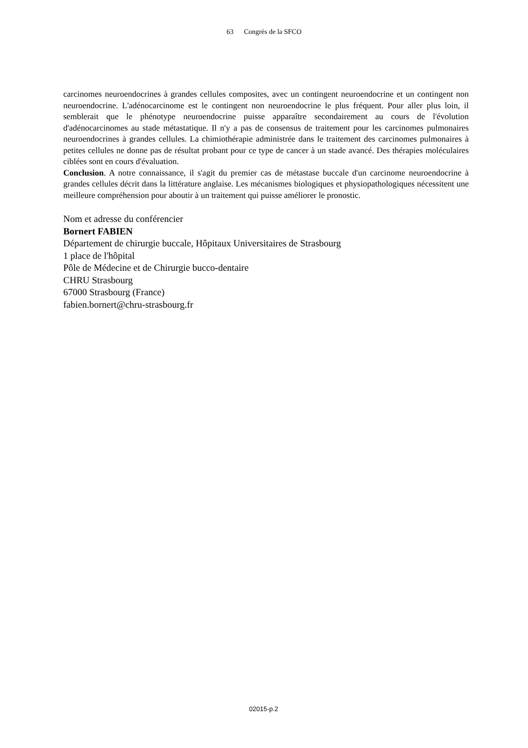63 Congrès de la SFCO
carcinomes neuroendocrines à grandes cellules composites, avec un contingent neuroendocrine et un contingent non neuroendocrine. L'adénocarcinome est le contingent non neuroendocrine le plus fréquent. Pour aller plus loin, il semblerait que le phénotype neuroendocrine puisse apparaître secondairement au cours de l'évolution d'adénocarcinomes au stade métastatique. Il n'y a pas de consensus de traitement pour les carcinomes pulmonaires neuroendocrines à grandes cellules. La chimiothérapie administrée dans le traitement des carcinomes pulmonaires à petites cellules ne donne pas de résultat probant pour ce type de cancer à un stade avancé. Des thérapies moléculaires ciblées sont en cours d'évaluation.
Conclusion. A notre connaissance, il s'agit du premier cas de métastase buccale d'un carcinome neuroendocrine à grandes cellules décrit dans la littérature anglaise. Les mécanismes biologiques et physiopathologiques nécessitent une meilleure compréhension pour aboutir à un traitement qui puisse améliorer le pronostic.
Nom et adresse du conférencier
Bornert FABIEN
Département de chirurgie buccale, Hôpitaux Universitaires de Strasbourg
1 place de l'hôpital
Pôle de Médecine et de Chirurgie bucco-dentaire
CHRU Strasbourg
67000 Strasbourg (France)
fabien.bornert@chru-strasbourg.fr
02015-p.2